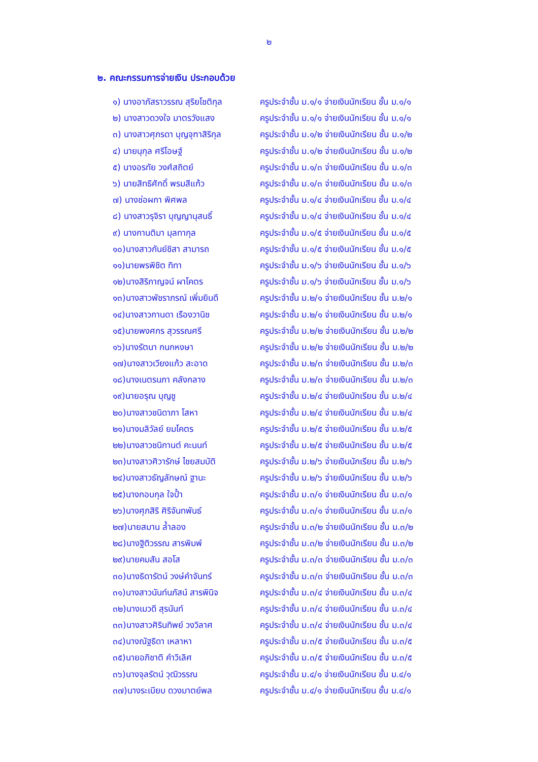๒
๒. คณะกรรมการจ่ายเงิน ประกอบด้วย
| ๑) นางอาภัสราวรรณ สุริยโชติกุล | ครูประจำชั้น ม.๑/๑ จ่ายเงินนักเรียน ชั้น ม.๑/๑ |
| ๒) นางสาวดวงใจ มาตรวังแสง | ครูประจำชั้น ม.๑/๑ จ่ายเงินนักเรียน ชั้น ม.๑/๑ |
| ๓) นางสาวศุภรดา บุญจุฑาสิริกุล | ครูประจำชั้น ม.๑/๒ จ่ายเงินนักเรียน ชั้น ม.๑/๒ |
| ๔) นายนุกุล ศรีโอษฐ์ | ครูประจำชั้น ม.๑/๒ จ่ายเงินนักเรียน ชั้น ม.๑/๒ |
| ๕) นางอรทัย วงศ์สถิตย์ | ครูประจำชั้น ม.๑/๓ จ่ายเงินนักเรียน ชั้น ม.๑/๓ |
| ๖) นายสิทธิศักดิ์ พรมสีแก้ว | ครูประจำชั้น ม.๑/๓ จ่ายเงินนักเรียน ชั้น ม.๑/๓ |
| ๗) นางช่อผกา พิศพล | ครูประจำชั้น ม.๑/๔ จ่ายเงินนักเรียน ชั้น ม.๑/๔ |
| ๘) นางสาวรุจิรา บุญญานุสนธิ์ | ครูประจำชั้น ม.๑/๔ จ่ายเงินนักเรียน ชั้น ม.๑/๔ |
| ๙) นางกานติมา มุลทากุล | ครูประจำชั้น ม.๑/๕ จ่ายเงินนักเรียน ชั้น ม.๑/๕ |
| ๑๐)นางสาวกันย์ชิสา สามารถ | ครูประจำชั้น ม.๑/๕ จ่ายเงินนักเรียน ชั้น ม.๑/๕ |
| ๑๑)นายพรพิชิต ทิทา | ครูประจำชั้น ม.๑/๖ จ่ายเงินนักเรียน ชั้น ม.๑/๖ |
| ๑๒)นางสิริกาญจน์ ผาโคตร | ครูประจำชั้น ม.๑/๖ จ่ายเงินนักเรียน ชั้น ม.๑/๖ |
| ๑๓)นางสาวพัชราภรณ์ เพิ่มยินดี | ครูประจำชั้น ม.๒/๑ จ่ายเงินนักเรียน ชั้น ม.๒/๑ |
| ๑๔)นางสาวกานดา เรืองวานิช | ครูประจำชั้น ม.๒/๑ จ่ายเงินนักเรียน ชั้น ม.๒/๑ |
| ๑๕)นายพงศกร สุวรรณศรี | ครูประจำชั้น ม.๒/๒ จ่ายเงินนักเรียน ชั้น ม.๒/๒ |
| ๑๖)นางรัตนา กนกหงษา | ครูประจำชั้น ม.๒/๒ จ่ายเงินนักเรียน ชั้น ม.๒/๒ |
| ๑๗)นางสาวเวียงแก้ว สะอาด | ครูประจำชั้น ม.๒/๓ จ่ายเงินนักเรียน ชั้น ม.๒/๓ |
| ๑๘)นางเนตรนภา คลังกลาง | ครูประจำชั้น ม.๒/๓ จ่ายเงินนักเรียน ชั้น ม.๒/๓ |
| ๑๙)นายอรุณ บุญชู | ครูประจำชั้น ม.๒/๔ จ่ายเงินนักเรียน ชั้น ม.๒/๔ |
| ๒๐)นางสาวชนิดาภา โสหา | ครูประจำชั้น ม.๒/๔ จ่ายเงินนักเรียน ชั้น ม.๒/๔ |
| ๒๑)นางมลิวัลย์ ยมโคตร | ครูประจำชั้น ม.๒/๕ จ่ายเงินนักเรียน ชั้น ม.๒/๕ |
| ๒๒)นางสาวชนิกานต์ คะนนท์ | ครูประจำชั้น ม.๒/๕ จ่ายเงินนักเรียน ชั้น ม.๒/๕ |
| ๒๓)นางสาวศิวารักษ์ ไชยสมบัติ | ครูประจำชั้น ม.๒/๖ จ่ายเงินนักเรียน ชั้น ม.๒/๖ |
| ๒๔)นางสาวธัญลักษณ์ ฐานะ | ครูประจำชั้น ม.๒/๖ จ่ายเงินนักเรียน ชั้น ม.๒/๖ |
| ๒๕)นางกอบกุล ใจป้ำ | ครูประจำชั้น ม.๓/๑ จ่ายเงินนักเรียน ชั้น ม.๓/๑ |
| ๒๖)นางศุภสิริ ศิริจันทพันธ์ | ครูประจำชั้น ม.๓/๑ จ่ายเงินนักเรียน ชั้น ม.๓/๑ |
| ๒๗)นายสมาน ล้ำลอง | ครูประจำชั้น ม.๓/๒ จ่ายเงินนักเรียน ชั้น ม.๓/๒ |
| ๒๘)นางฐิติวรรณ สารพิมพ์ | ครูประจำชั้น ม.๓/๒ จ่ายเงินนักเรียน ชั้น ม.๓/๒ |
| ๒๙)นายคมสัน สอโส | ครูประจำชั้น ม.๓/๓ จ่ายเงินนักเรียน ชั้น ม.๓/๓ |
| ๓๐)นางธิดารัตน์ วงษ์คำจันทร์ | ครูประจำชั้น ม.๓/๓ จ่ายเงินนักเรียน ชั้น ม.๓/๓ |
| ๓๑)นางสาวนันท์นภัสน์ สารพินิจ | ครูประจำชั้น ม.๓/๔ จ่ายเงินนักเรียน ชั้น ม.๓/๔ |
| ๓๒)นางเมวดี สุรนันท์ | ครูประจำชั้น ม.๓/๔ จ่ายเงินนักเรียน ชั้น ม.๓/๔ |
| ๓๓)นางสาวศิรินทิพย์ วงวิลาศ | ครูประจำชั้น ม.๓/๔ จ่ายเงินนักเรียน ชั้น ม.๓/๔ |
| ๓๔)นางณัฐธิดา เหลาหา | ครูประจำชั้น ม.๓/๕ จ่ายเงินนักเรียน ชั้น ม.๓/๕ |
| ๓๕)นายอภิชาติ คำวิเลิศ | ครูประจำชั้น ม.๓/๕ จ่ายเงินนักเรียน ชั้น ม.๓/๕ |
| ๓๖)นางจุลรัตน์ วุฒิวรรณ | ครูประจำชั้น ม.๔/๑ จ่ายเงินนักเรียน ชั้น ม.๔/๑ |
| ๓๗)นางระเบียบ ดวงมาตย์พล | ครูประจำชั้น ม.๔/๑ จ่ายเงินนักเรียน ชั้น ม.๔/๑ |